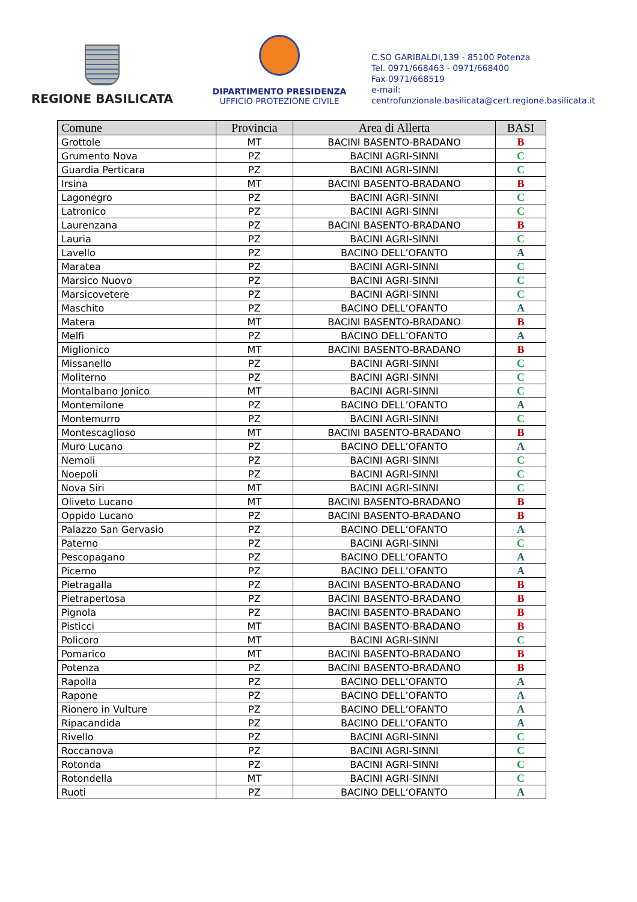REGIONE BASILICATA
DIPARTIMENTO PRESIDENZA
UFFICIO PROTEZIONE CIVILE
C.SO GARIBALDI,139 - 85100 Potenza
Tel. 0971/668463 - 0971/668400
Fax 0971/668519
e-mail:
centrofunzionale.basilicata@cert.regione.basilicata.it
| Comune | Provincia | Area di Allerta | BASI |
| --- | --- | --- | --- |
| Grottole | MT | BACINI BASENTO-BRADANO | B |
| Grumento Nova | PZ | BACINI AGRI-SINNI | C |
| Guardia Perticara | PZ | BACINI AGRI-SINNI | C |
| Irsina | MT | BACINI BASENTO-BRADANO | B |
| Lagonegro | PZ | BACINI AGRI-SINNI | C |
| Latronico | PZ | BACINI AGRI-SINNI | C |
| Laurenzana | PZ | BACINI BASENTO-BRADANO | B |
| Lauria | PZ | BACINI AGRI-SINNI | C |
| Lavello | PZ | BACINO DELL’OFANTO | A |
| Maratea | PZ | BACINI AGRI-SINNI | C |
| Marsico Nuovo | PZ | BACINI AGRI-SINNI | C |
| Marsicovetere | PZ | BACINI AGRI-SINNI | C |
| Maschito | PZ | BACINO DELL’OFANTO | A |
| Matera | MT | BACINI BASENTO-BRADANO | B |
| Melfi | PZ | BACINO DELL’OFANTO | A |
| Miglionico | MT | BACINI BASENTO-BRADANO | B |
| Missanello | PZ | BACINI AGRI-SINNI | C |
| Moliterno | PZ | BACINI AGRI-SINNI | C |
| Montalbano Jonico | MT | BACINI AGRI-SINNI | C |
| Montemilone | PZ | BACINO DELL’OFANTO | A |
| Montemurro | PZ | BACINI AGRI-SINNI | C |
| Montescaglioso | MT | BACINI BASENTO-BRADANO | B |
| Muro Lucano | PZ | BACINO DELL’OFANTO | A |
| Nemoli | PZ | BACINI AGRI-SINNI | C |
| Noepoli | PZ | BACINI AGRI-SINNI | C |
| Nova Siri | MT | BACINI AGRI-SINNI | C |
| Oliveto Lucano | MT | BACINI BASENTO-BRADANO | B |
| Oppido Lucano | PZ | BACINI BASENTO-BRADANO | B |
| Palazzo San Gervasio | PZ | BACINO DELL’OFANTO | A |
| Paterno | PZ | BACINI AGRI-SINNI | C |
| Pescopagano | PZ | BACINO DELL’OFANTO | A |
| Picerno | PZ | BACINO DELL’OFANTO | A |
| Pietragalla | PZ | BACINI BASENTO-BRADANO | B |
| Pietrapertosa | PZ | BACINI BASENTO-BRADANO | B |
| Pignola | PZ | BACINI BASENTO-BRADANO | B |
| Pisticci | MT | BACINI BASENTO-BRADANO | B |
| Policoro | MT | BACINI AGRI-SINNI | C |
| Pomarico | MT | BACINI BASENTO-BRADANO | B |
| Potenza | PZ | BACINI BASENTO-BRADANO | B |
| Rapolla | PZ | BACINO DELL’OFANTO | A |
| Rapone | PZ | BACINO DELL’OFANTO | A |
| Rionero in Vulture | PZ | BACINO DELL’OFANTO | A |
| Ripacandida | PZ | BACINO DELL’OFANTO | A |
| Rivello | PZ | BACINI AGRI-SINNI | C |
| Roccanova | PZ | BACINI AGRI-SINNI | C |
| Rotonda | PZ | BACINI AGRI-SINNI | C |
| Rotondella | MT | BACINI AGRI-SINNI | C |
| Ruoti | PZ | BACINO DELL’OFANTO | A |